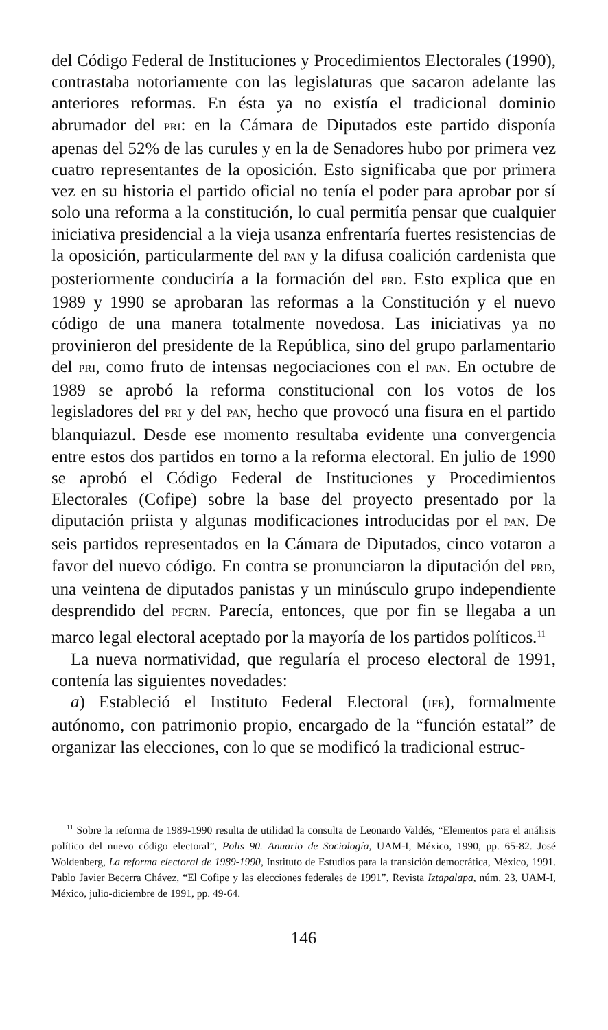del Código Federal de Instituciones y Procedimientos Electorales (1990), contrastaba notoriamente con las legislaturas que sacaron adelante las anteriores reformas. En ésta ya no existía el tradicional dominio abrumador del PRI: en la Cámara de Diputados este partido disponía apenas del 52% de las curules y en la de Senadores hubo por primera vez cuatro representantes de la oposición. Esto significaba que por primera vez en su historia el partido oficial no tenía el poder para aprobar por sí solo una reforma a la constitución, lo cual permitía pensar que cualquier iniciativa presidencial a la vieja usanza enfrentaría fuertes resistencias de la oposición, particularmente del PAN y la difusa coalición cardenista que posteriormente conduciría a la formación del PRD. Esto explica que en 1989 y 1990 se aprobaran las reformas a la Constitución y el nuevo código de una manera totalmente novedosa. Las iniciativas ya no provinieron del presidente de la República, sino del grupo parlamentario del PRI, como fruto de intensas negociaciones con el PAN. En octubre de 1989 se aprobó la reforma constitucional con los votos de los legisladores del PRI y del PAN, hecho que provocó una fisura en el partido blanquiazul. Desde ese momento resultaba evidente una convergencia entre estos dos partidos en torno a la reforma electoral. En julio de 1990 se aprobó el Código Federal de Instituciones y Procedimientos Electorales (Cofipe) sobre la base del proyecto presentado por la diputación priista y algunas modificaciones introducidas por el PAN. De seis partidos representados en la Cámara de Diputados, cinco votaron a favor del nuevo código. En contra se pronunciaron la diputación del PRD, una veintena de diputados panistas y un minúsculo grupo independiente desprendido del PFCRN. Parecía, entonces, que por fin se llegaba a un marco legal electoral aceptado por la mayoría de los partidos políticos.<sup>11</sup>
La nueva normatividad, que regularía el proceso electoral de 1991, contenía las siguientes novedades:
a) Estableció el Instituto Federal Electoral (IFE), formalmente autónomo, con patrimonio propio, encargado de la “función estatal” de organizar las elecciones, con lo que se modificó la tradicional estruc-
<sup>11</sup> Sobre la reforma de 1989-1990 resulta de utilidad la consulta de Leonardo Valdés, “Elementos para el análisis político del nuevo código electoral”, Polis 90. Anuario de Sociología, UAM-I, México, 1990, pp. 65-82. José Woldenberg, La reforma electoral de 1989-1990, Instituto de Estudios para la transición democrática, México, 1991. Pablo Javier Becerra Chávez, “El Cofipe y las elecciones federales de 1991”, Revista Iztapalapa, núm. 23, UAM-I, México, julio-diciembre de 1991, pp. 49-64.
146